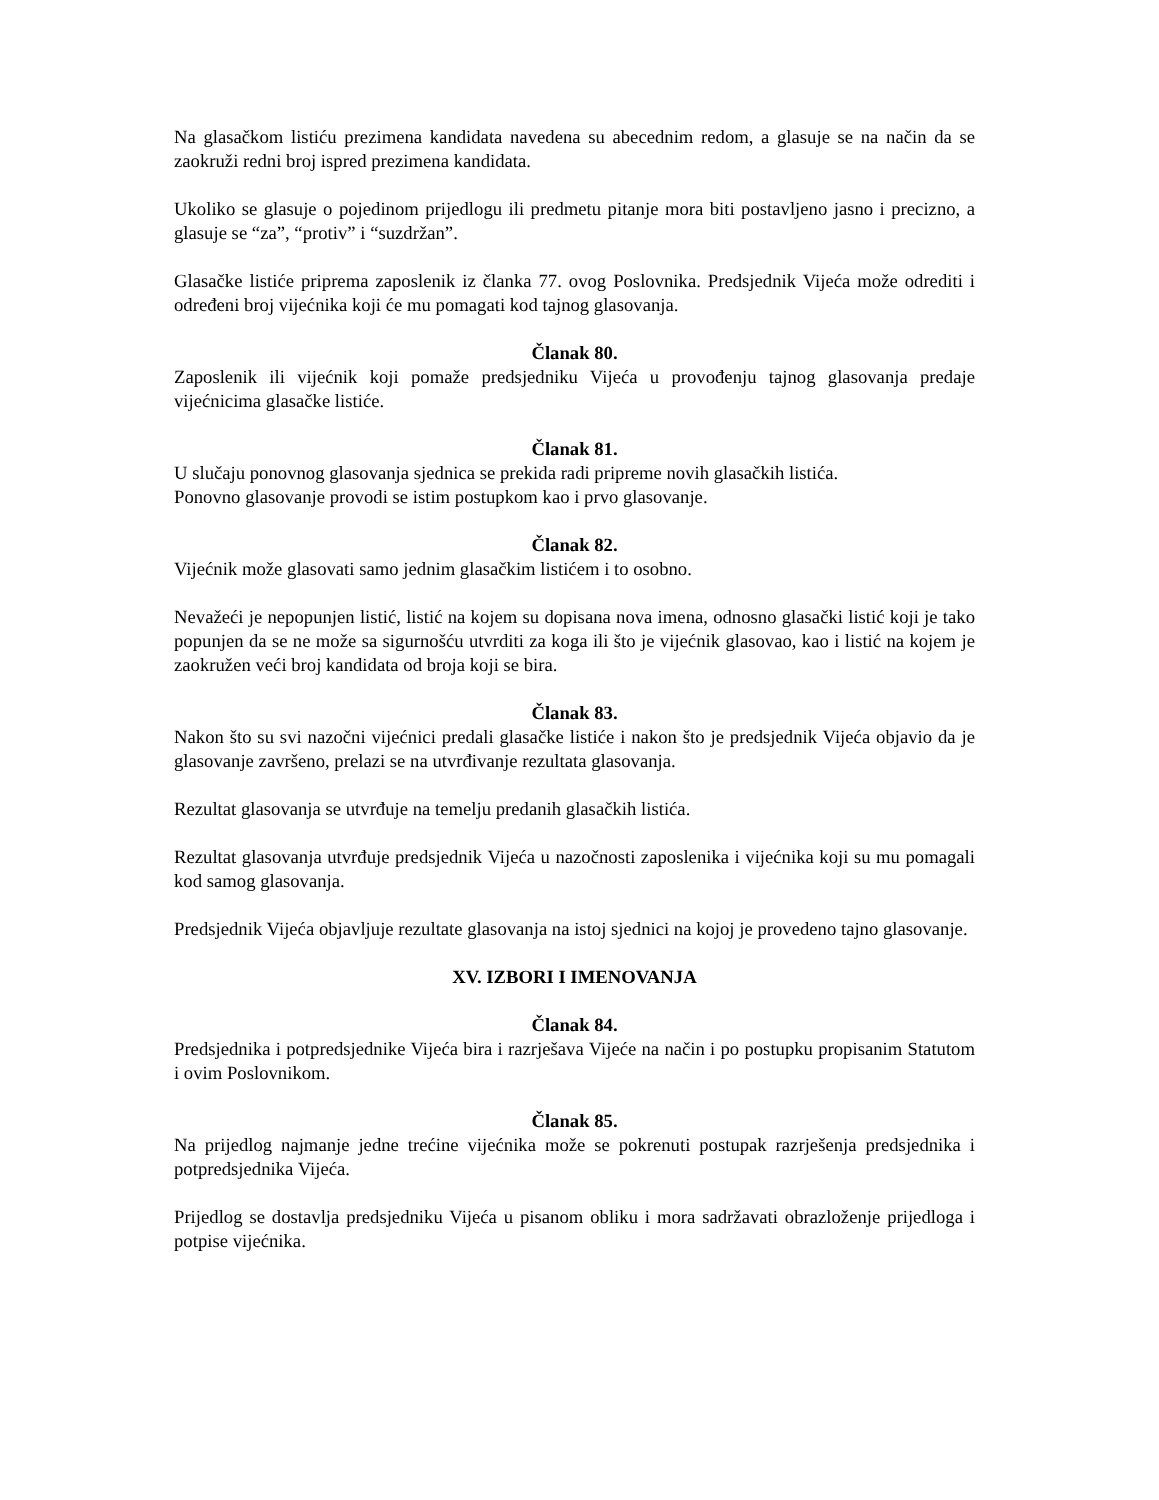Na glasačkom listiću prezimena kandidata navedena su abecednim redom, a glasuje se na način da se zaokruži redni broj ispred prezimena kandidata.
Ukoliko se glasuje o pojedinom prijedlogu ili predmetu pitanje mora biti postavljeno jasno i precizno, a glasuje se “za”, “protiv” i “suzdržan”.
Glasačke listiće priprema zaposlenik iz članka 77. ovog Poslovnika. Predsjednik Vijeća može odrediti i određeni broj vijećnika koji će mu pomagati kod tajnog glasovanja.
Članak 80.
Zaposlenik ili vijećnik koji pomaže predsjedniku Vijeća u provođenju tajnog glasovanja predaje vijećnicima glasačke listiće.
Članak 81.
U slučaju ponovnog glasovanja sjednica se prekida radi pripreme novih glasačkih listića.
Ponovno glasovanje provodi se istim postupkom kao i prvo glasovanje.
Članak 82.
Vijećnik može glasovati samo jednim glasačkim listićem i to osobno.
Nevažeći je nepopunjen listić, listić na kojem su dopisana nova imena, odnosno glasački listić koji je tako popunjen da se ne može sa sigurnošću utvrditi za koga ili što je vijećnik glasovao, kao i listić na kojem je zaokružen veći broj kandidata od broja koji se bira.
Članak 83.
Nakon što su svi nazočni vijećnici predali glasačke listiće i nakon što je predsjednik Vijeća objavio da je glasovanje završeno, prelazi se na utvrđivanje rezultata glasovanja.
Rezultat glasovanja se utvrđuje na temelju predanih glasačkih listića.
Rezultat glasovanja utvrđuje predsjednik Vijeća u nazočnosti zaposlenika i vijećnika koji su mu pomagali kod samog glasovanja.
Predsjednik Vijeća objavljuje rezultate glasovanja na istoj sjednici na kojoj je provedeno tajno glasovanje.
XV. IZBORI I IMENOVANJA
Članak 84.
Predsjednika i potpredsjednike Vijeća bira i razrješava Vijeće na način i po postupku propisanim Statutom i ovim Poslovnikom.
Članak 85.
Na prijedlog najmanje jedne trećine vijećnika može se pokrenuti postupak razrješenja predsjednika i potpredsjednika Vijeća.
Prijedlog se dostavlja predsjedniku Vijeća u pisanom obliku i mora sadržavati obrazloženje prijedloga i potpise vijećnika.